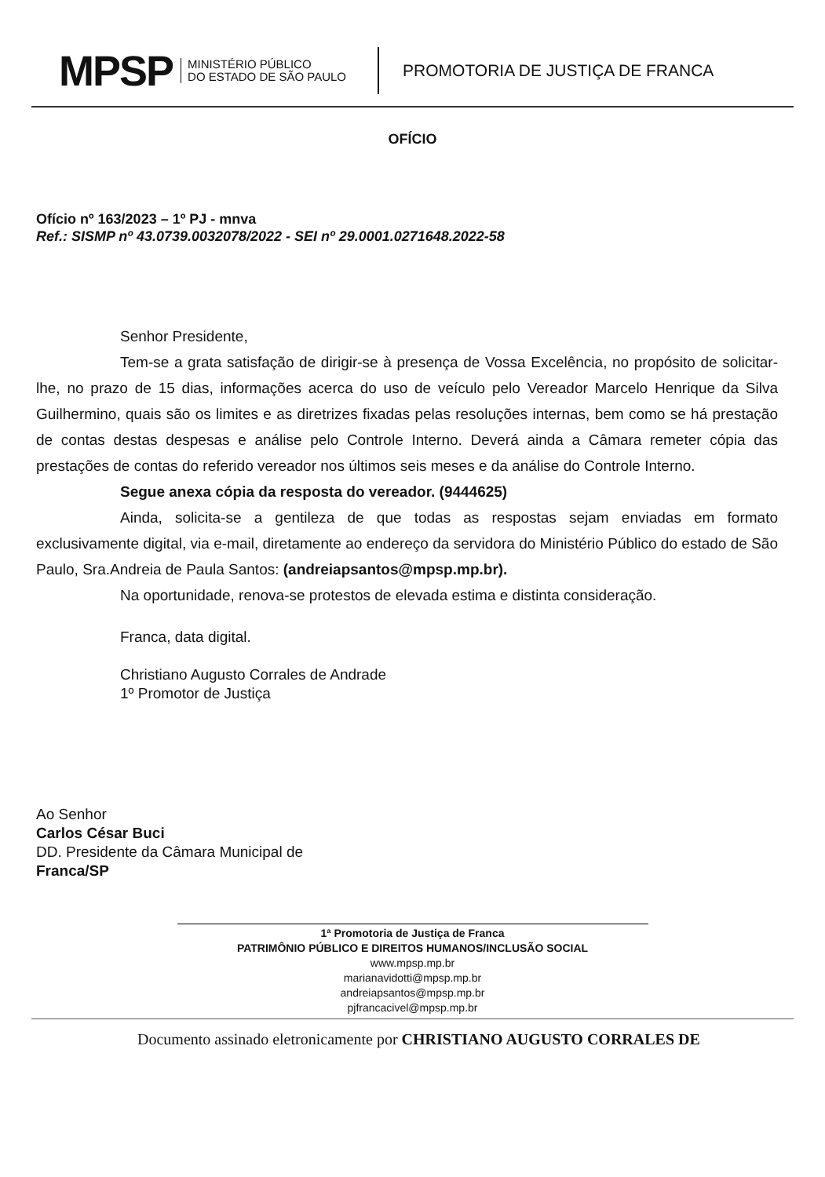MPSP
MINISTÉRIO PÚBLICO
DO ESTADO DE SÃO PAULO
PROMOTORIA DE JUSTIÇA DE FRANCA
OFÍCIO
Ofício nº 163/2023 – 1º PJ - mnva
Ref.: SISMP nº 43.0739.0032078/2022 - SEI nº 29.0001.0271648.2022-58
Senhor Presidente,
Tem-se a grata satisfação de dirigir-se à presença de Vossa Excelência, no propósito de solicitar-lhe, no prazo de 15 dias, informações acerca do uso de veículo pelo Vereador Marcelo Henrique da Silva Guilhermino, quais são os limites e as diretrizes fixadas pelas resoluções internas, bem como se há prestação de contas destas despesas e análise pelo Controle Interno. Deverá ainda a Câmara remeter cópia das prestações de contas do referido vereador nos últimos seis meses e da análise do Controle Interno.
Segue anexa cópia da resposta do vereador. (9444625)
Ainda, solicita-se a gentileza de que todas as respostas sejam enviadas em formato exclusivamente digital, via e-mail, diretamente ao endereço da servidora do Ministério Público do estado de São Paulo, Sra.Andreia de Paula Santos: (andreiapsantos@mpsp.mp.br).
Na oportunidade, renova-se protestos de elevada estima e distinta consideração.
Franca, data digital.
Christiano Augusto Corrales de Andrade
1º Promotor de Justiça
Ao Senhor
Carlos César Buci
DD. Presidente da Câmara Municipal de
Franca/SP
1ª Promotoria de Justiça de Franca
PATRIMÔNIO PÚBLICO E DIREITOS HUMANOS/INCLUSÃO SOCIAL
www.mpsp.mp.br
marianavidotti@mpsp.mp.br
andreiapsantos@mpsp.mp.br
pjfrancacivel@mpsp.mp.br
Documento assinado eletronicamente por CHRISTIANO AUGUSTO CORRALES DE